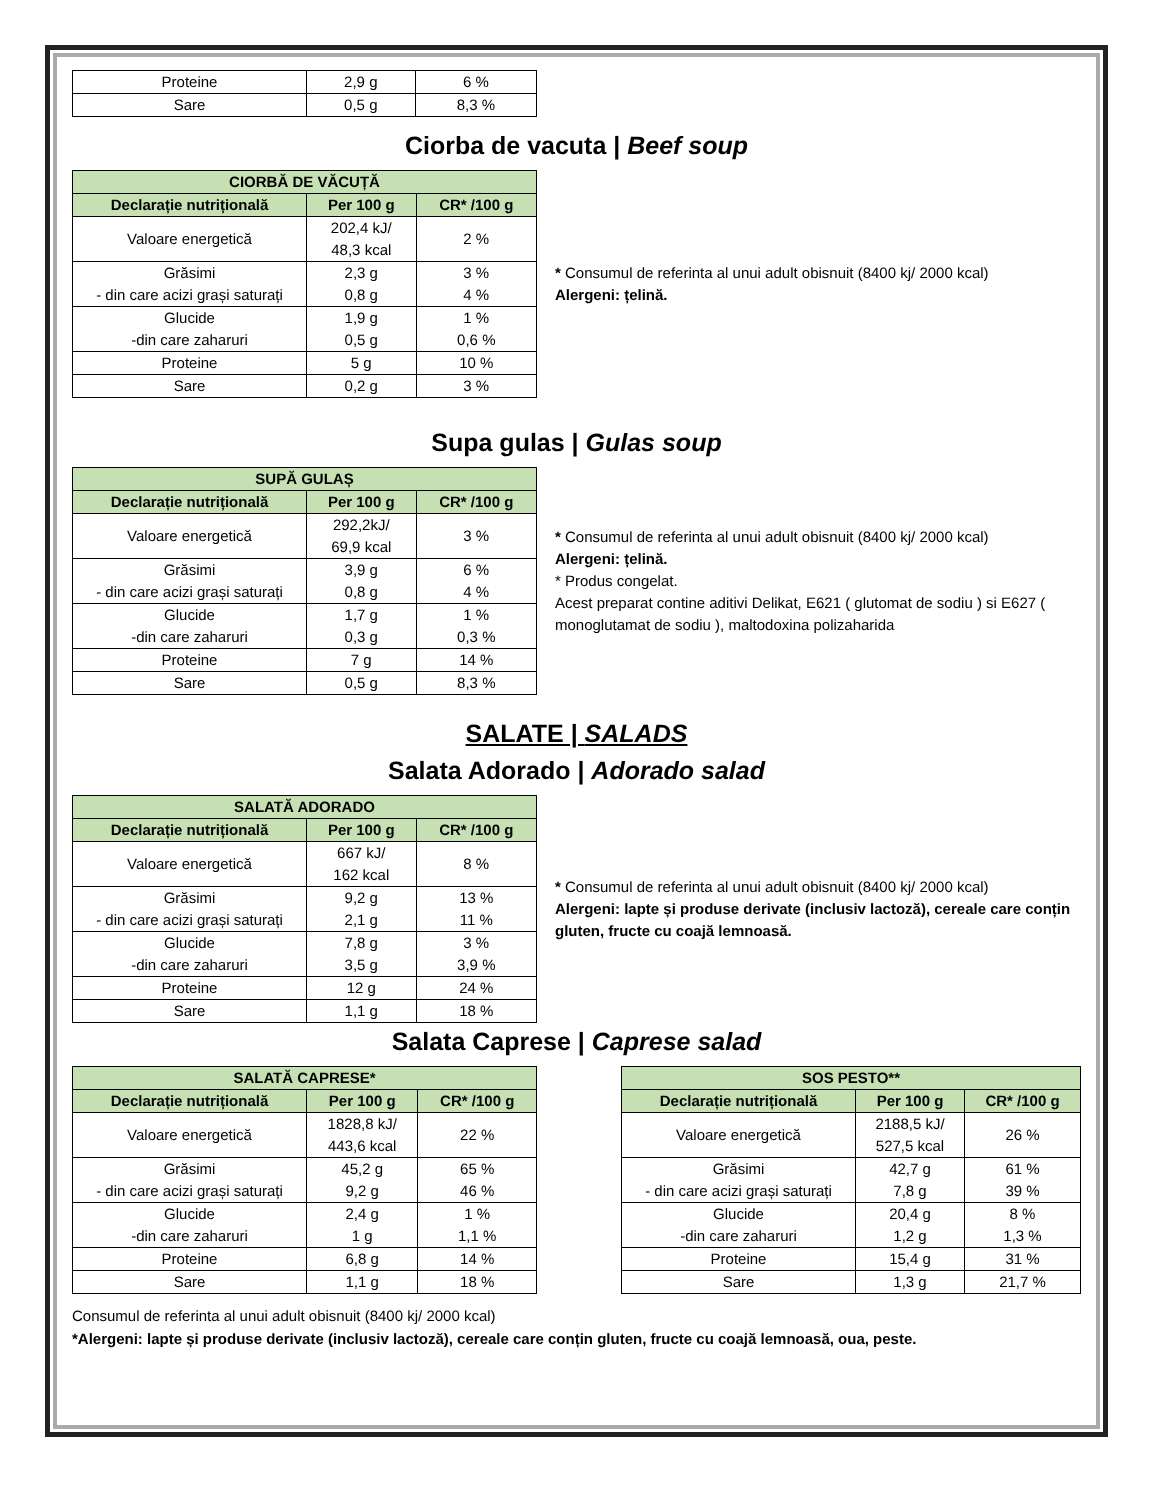| Proteine | 2,9 g | 6 % |
| Sare | 0,5 g | 8,3 % |
Ciorba de vacuta | Beef soup
| CIORBĂ DE VĂCUȚĂ | | |
| --- | --- | --- |
| Declarație nutrițională | Per 100 g | CR* /100 g |
| Valoare energetică | 202,4 kJ/ 48,3 kcal | 2 % |
| Grăsimi - din care acizi grași saturați | 2,3 g 0,8 g | 3 % 4 % |
| Glucide -din care zaharuri | 1,9 g 0,5 g | 1 % 0,6 % |
| Proteine | 5 g | 10 % |
| Sare | 0,2 g | 3 % |
* Consumul de referinta al unui adult obisnuit (8400 kj/ 2000 kcal)
Alergeni: țelină.
Supa gulas | Gulas soup
| SUPĂ GULAȘ | | |
| --- | --- | --- |
| Declarație nutrițională | Per 100 g | CR* /100 g |
| Valoare energetică | 292,2kJ/ 69,9 kcal | 3 % |
| Grăsimi - din care acizi grași saturați | 3,9 g 0,8 g | 6 % 4 % |
| Glucide -din care zaharuri | 1,7 g 0,3 g | 1 % 0,3 % |
| Proteine | 7 g | 14 % |
| Sare | 0,5 g | 8,3 % |
* Consumul de referinta al unui adult obisnuit (8400 kj/ 2000 kcal)
Alergeni: țelină.
* Produs congelat.
Acest preparat contine aditivi Delikat, E621 ( glutomat de sodiu ) si E627 ( monoglutamat de sodiu ), maltodoxina polizaharida
SALATE | SALADS
Salata Adorado | Adorado salad
| SALATĂ ADORADO | | |
| --- | --- | --- |
| Declarație nutrițională | Per 100 g | CR* /100 g |
| Valoare energetică | 667 kJ/ 162 kcal | 8 % |
| Grăsimi - din care acizi grași saturați | 9,2 g 2,1 g | 13 % 11 % |
| Glucide -din care zaharuri | 7,8 g 3,5 g | 3 % 3,9 % |
| Proteine | 12 g | 24 % |
| Sare | 1,1 g | 18 % |
* Consumul de referinta al unui adult obisnuit (8400 kj/ 2000 kcal)
Alergeni: lapte și produse derivate (inclusiv lactoză), cereale care conțin gluten, fructe cu coajă lemnoasă.
Salata Caprese | Caprese salad
| SALATĂ CAPRESE* | | |
| --- | --- | --- |
| Declarație nutrițională | Per 100 g | CR* /100 g |
| Valoare energetică | 1828,8 kJ/ 443,6 kcal | 22 % |
| Grăsimi - din care acizi grași saturați | 45,2 g 9,2 g | 65 % 46 % |
| Glucide -din care zaharuri | 2,4 g 1 g | 1 % 1,1 % |
| Proteine | 6,8 g | 14 % |
| Sare | 1,1 g | 18 % |
| SOS PESTO** | | |
| --- | --- | --- |
| Declarație nutrițională | Per 100 g | CR* /100 g |
| Valoare energetică | 2188,5 kJ/ 527,5 kcal | 26 % |
| Grăsimi - din care acizi grași saturați | 42,7 g 7,8 g | 61 % 39 % |
| Glucide -din care zaharuri | 20,4 g 1,2 g | 8 % 1,3 % |
| Proteine | 15,4 g | 31 % |
| Sare | 1,3 g | 21,7 % |
Consumul de referinta al unui adult obisnuit (8400 kj/ 2000 kcal)
*Alergeni: lapte și produse derivate (inclusiv lactoză), cereale care conțin gluten, fructe cu coajă lemnoasă, oua, peste.